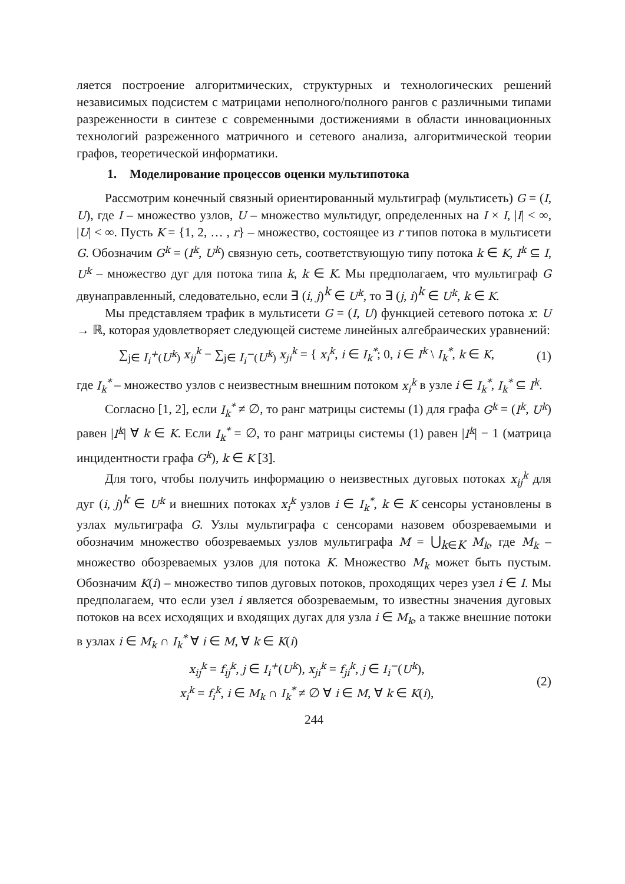ляется построение алгоритмических, структурных и технологических решений независимых подсистем с матрицами неполного/полного рангов с различными типами разреженности в синтезе с современными достижениями в области инновационных технологий разреженного матричного и сетевого анализа, алгоритмической теории графов, теоретической информатики.
1. Моделирование процессов оценки мультипотока
Рассмотрим конечный связный ориентированный мультиграф (мультисеть) G = (I, U), где I – множество узлов, U – множество мультидуг, определенных на I × I, |I| < ∞, |U| < ∞. Пусть K = {1, 2, … , r} – множество, состоящее из r типов потока в мультисети G. Обозначим G<sup>k</sup> = (I<sup>k</sup>, U<sup>k</sup>) связную сеть, соответствующую типу потока k ∈ K, I<sup>k</sup> ⊆ I, U<sup>k</sup> – множество дуг для потока типа k, k ∈ K. Мы предполагаем, что мультиграф G двунаправленный, следовательно, если ∃ (i, j)<sup>k</sup> ∈ U<sup>k</sup>, то ∃ (j, i)<sup>k</sup> ∈ U<sup>k</sup>, k ∈ K.
Мы представляем трафик в мультисети G = (I, U) функцией сетевого потока x: U → ℝ, которая удовлетворяет следующей системе линейных алгебраических уравнений:
∑<sub>j∈ I<sub>i</sub><sup>+</sup>(U<sup>k</sup>)</sub> x<sub>ij</sub><sup>k</sup> − ∑<sub>j∈ I<sub>i</sub><sup>−</sup>(U<sup>k</sup>)</sub> x<sub>ji</sub><sup>k</sup> = { x<sub>i</sub><sup>k</sup>, i ∈ I<sub>k</sub><sup>*</sup>; 0, i ∈ I<sup>k</sup> \ I<sub>k</sub><sup>*</sup>, k ∈ K,
(1)
где I<sub>k</sub><sup>*</sup> – множество узлов с неизвестным внешним потоком x<sub>i</sub><sup>k</sup> в узле i ∈ I<sub>k</sub><sup>*</sup>, I<sub>k</sub><sup>*</sup> ⊆ I<sup>k</sup>.
Согласно [1, 2], если I<sub>k</sub><sup>*</sup> ≠ ∅, то ранг матрицы системы (1) для графа G<sup>k</sup> = (I<sup>k</sup>, U<sup>k</sup>) равен |I<sup>k</sup>| ∀ k ∈ K. Если I<sub>k</sub><sup>*</sup> = ∅, то ранг матрицы системы (1) равен |I<sup>k</sup>| − 1 (матрица инцидентности графа G<sup>k</sup>), k ∈ K [3].
Для того, чтобы получить информацию о неизвестных дуговых потоках x<sub>ij</sub><sup>k</sup> для дуг (i, j)<sup>k</sup> ∈ U<sup>k</sup> и внешних потоках x<sub>i</sub><sup>k</sup> узлов i ∈ I<sub>k</sub><sup>*</sup>, k ∈ K сенсоры установлены в узлах мультиграфа G. Узлы мультиграфа с сенсорами назовем обозреваемыми и обозначим множество обозреваемых узлов мультиграфа M = ⋃<sub>k∈K</sub> M<sub>k</sub>, где M<sub>k</sub> – множество обозреваемых узлов для потока K. Множество M<sub>k</sub> может быть пустым. Обозначим K(i) – множество типов дуговых потоков, проходящих через узел i ∈ I. Мы предполагаем, что если узел i является обозреваемым, то известны значения дуговых потоков на всех исходящих и входящих дугах для узла i ∈ M<sub>k</sub>, а также внешние потоки в узлах i ∈ M<sub>k</sub> ∩ I<sub>k</sub><sup>*</sup> ∀ i ∈ M, ∀ k ∈ K(i)
x<sub>ij</sub><sup>k</sup> = f<sub>ij</sub><sup>k</sup>, j ∈ I<sub>i</sub><sup>+</sup>(U<sup>k</sup>), x<sub>ji</sub><sup>k</sup> = f<sub>ji</sub><sup>k</sup>, j ∈ I<sub>i</sub><sup>−</sup>(U<sup>k</sup>),
x<sub>i</sub><sup>k</sup> = f<sub>i</sub><sup>k</sup>, i ∈ M<sub>k</sub> ∩ I<sub>k</sub><sup>*</sup> ≠ ∅ ∀ i ∈ M, ∀ k ∈ K(i),
(2)
244